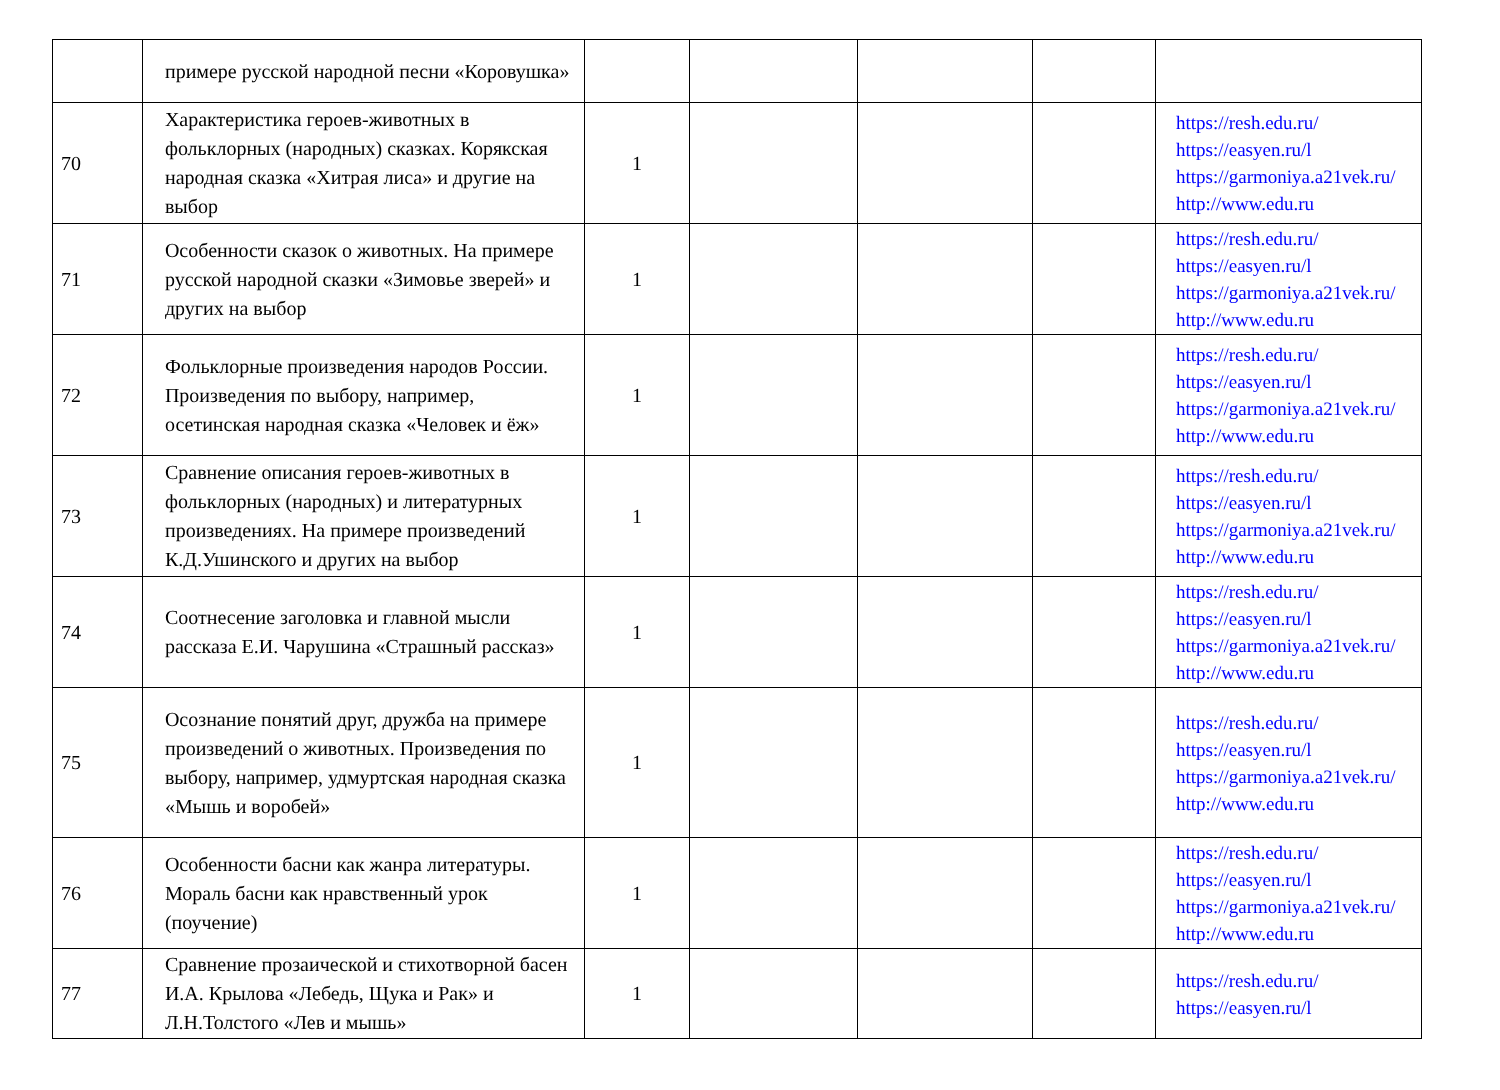| | примере русской народной песни «Коровушка» | | | | | |
| 70 | Характеристика героев-животных в фольклорных (народных) сказках. Корякская народная сказка «Хитрая лиса» и другие на выбор | 1 | | | | https://resh.edu.ru/ https://easyen.ru/l https://garmoniya.a21vek.ru/ http://www.edu.ru |
| 71 | Особенности сказок о животных. На примере русской народной сказки «Зимовье зверей» и других на выбор | 1 | | | | https://resh.edu.ru/ https://easyen.ru/l https://garmoniya.a21vek.ru/ http://www.edu.ru |
| 72 | Фольклорные произведения народов России. Произведения по выбору, например, осетинская народная сказка «Человек и ёж» | 1 | | | | https://resh.edu.ru/ https://easyen.ru/l https://garmoniya.a21vek.ru/ http://www.edu.ru |
| 73 | Сравнение описания героев-животных в фольклорных (народных) и литературных произведениях. На примере произведений К.Д.Ушинского и других на выбор | 1 | | | | https://resh.edu.ru/ https://easyen.ru/l https://garmoniya.a21vek.ru/ http://www.edu.ru |
| 74 | Соотнесение заголовка и главной мысли рассказа Е.И. Чарушина «Страшный рассказ» | 1 | | | | https://resh.edu.ru/ https://easyen.ru/l https://garmoniya.a21vek.ru/ http://www.edu.ru |
| 75 | Осознание понятий друг, дружба на примере произведений о животных. Произведения по выбору, например, удмуртская народная сказка «Мышь и воробей» | 1 | | | | https://resh.edu.ru/ https://easyen.ru/l https://garmoniya.a21vek.ru/ http://www.edu.ru |
| 76 | Особенности басни как жанра литературы. Мораль басни как нравственный урок (поучение) | 1 | | | | https://resh.edu.ru/ https://easyen.ru/l https://garmoniya.a21vek.ru/ http://www.edu.ru |
| 77 | Сравнение прозаической и стихотворной басен И.А. Крылова «Лебедь, Щука и Рак» и Л.Н.Толстого «Лев и мышь» | 1 | | | | https://resh.edu.ru/ https://easyen.ru/l |